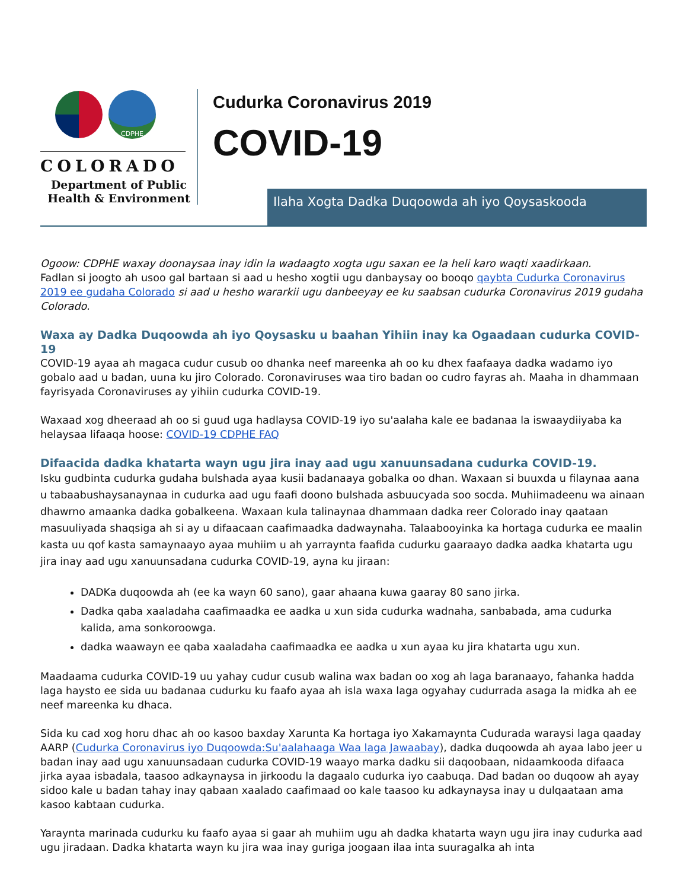CDPHE
COLORADO
Department of Public
Health & Environment
Cudurka Coronavirus 2019
COVID-19
Ilaha Xogta Dadka Duqoowda ah iyo Qoysaskooda
Ogoow: CDPHE waxay doonaysaa inay idin la wadaagto xogta ugu saxan ee la heli karo waqti xaadirkaan.
Fadlan si joogto ah usoo gal bartaan si aad u hesho xogtii ugu danbaysay oo booqo qaybta Cudurka Coronavirus 2019 ee gudaha Colorado si aad u hesho wararkii ugu danbeeyay ee ku saabsan cudurka Coronavirus 2019 gudaha Colorado.
Waxa ay Dadka Duqoowda ah iyo Qoysasku u baahan Yihiin inay ka Ogaadaan cudurka COVID-19
COVID-19 ayaa ah magaca cudur cusub oo dhanka neef mareenka ah oo ku dhex faafaaya dadka wadamo iyo gobalo aad u badan, uuna ku jiro Colorado. Coronaviruses waa tiro badan oo cudro fayras ah. Maaha in dhammaan fayrisyada Coronaviruses ay yihiin cudurka COVID-19.
Waxaad xog dheeraad ah oo si guud uga hadlaysa COVID-19 iyo su'aalaha kale ee badanaa la iswaaydiiyaba ka helaysaa lifaaqa hoose: COVID-19 CDPHE FAQ
Difaacida dadka khatarta wayn ugu jira inay aad ugu xanuunsadana cudurka COVID-19.
Isku gudbinta cudurka gudaha bulshada ayaa kusii badanaaya gobalka oo dhan. Waxaan si buuxda u filaynaa aana u tabaabushaysanaynaa in cudurka aad ugu faafi doono bulshada asbuucyada soo socda. Muhiimadeenu wa ainaan dhawrno amaanka dadka gobalkeena. Waxaan kula talinaynaa dhammaan dadka reer Colorado inay qaataan masuuliyada shaqsiga ah si ay u difaacaan caafimaadka dadwaynaha. Talaabooyinka ka hortaga cudurka ee maalin kasta uu qof kasta samaynaayo ayaa muhiim u ah yarraynta faafida cudurku gaaraayo dadka aadka khatarta ugu jira inay aad ugu xanuunsadana cudurka COVID-19, ayna ku jiraan:
DADKa duqoowda ah (ee ka wayn 60 sano), gaar ahaana kuwa gaaray 80 sano jirka.
Dadka qaba xaaladaha caafimaadka ee aadka u xun sida cudurka wadnaha, sanbabada, ama cudurka kalida, ama sonkoroowga.
dadka waawayn ee qaba xaaladaha caafimaadka ee aadka u xun ayaa ku jira khatarta ugu xun.
Maadaama cudurka COVID-19 uu yahay cudur cusub walina wax badan oo xog ah laga baranaayo, fahanka hadda laga haysto ee sida uu badanaa cudurku ku faafo ayaa ah isla waxa laga ogyahay cudurrada asaga la midka ah ee neef mareenka ku dhaca.
Sida ku cad xog horu dhac ah oo kasoo baxday Xarunta Ka hortaga iyo Xakamaynta Cudurada waraysi laga qaaday AARP (Cudurka Coronavirus iyo Duqoowda:Su'aalahaaga Waa laga Jawaabay), dadka duqoowda ah ayaa labo jeer u badan inay aad ugu xanuunsadaan cudurka COVID-19 waayo marka dadku sii daqoobaan, nidaamkooda difaaca jirka ayaa isbadala, taasoo adkaynaysa in jirkoodu la dagaalo cudurka iyo caabuqa. Dad badan oo duqoow ah ayay sidoo kale u badan tahay inay qabaan xaalado caafimaad oo kale taasoo ku adkaynaysa inay u dulqaataan ama kasoo kabtaan cudurka.
Yaraynta marinada cudurku ku faafo ayaa si gaar ah muhiim ugu ah dadka khatarta wayn ugu jira inay cudurka aad ugu jiradaan. Dadka khatarta wayn ku jira waa inay guriga joogaan ilaa inta suuragalka ah inta